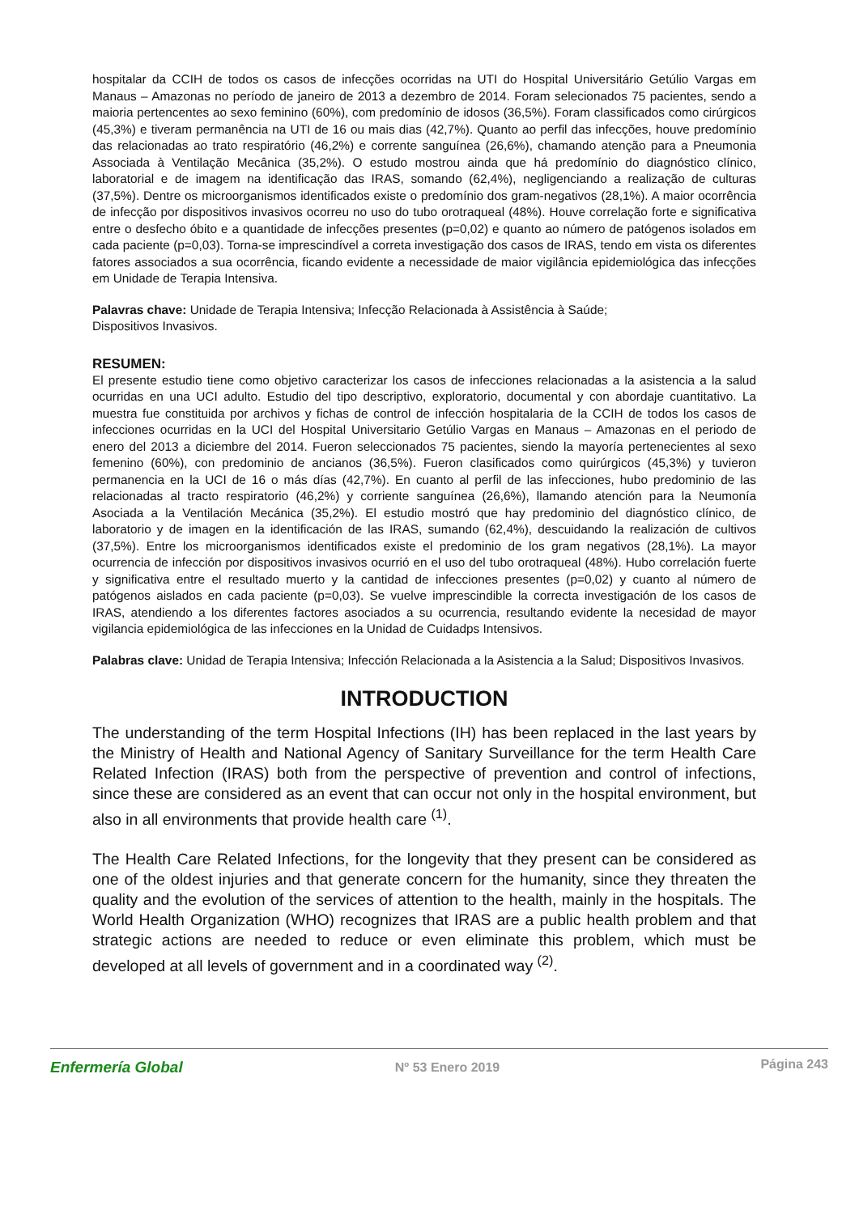hospitalar da CCIH de todos os casos de infecções ocorridas na UTI do Hospital Universitário Getúlio Vargas em Manaus – Amazonas no período de janeiro de 2013 a dezembro de 2014. Foram selecionados 75 pacientes, sendo a maioria pertencentes ao sexo feminino (60%), com predomínio de idosos (36,5%). Foram classificados como cirúrgicos (45,3%) e tiveram permanência na UTI de 16 ou mais dias (42,7%). Quanto ao perfil das infecções, houve predomínio das relacionadas ao trato respiratório (46,2%) e corrente sanguínea (26,6%), chamando atenção para a Pneumonia Associada à Ventilação Mecânica (35,2%). O estudo mostrou ainda que há predomínio do diagnóstico clínico, laboratorial e de imagem na identificação das IRAS, somando (62,4%), negligenciando a realização de culturas (37,5%). Dentre os microorganismos identificados existe o predomínio dos gram-negativos (28,1%). A maior ocorrência de infecção por dispositivos invasivos ocorreu no uso do tubo orotraqueal (48%). Houve correlação forte e significativa entre o desfecho óbito e a quantidade de infecções presentes (p=0,02) e quanto ao número de patógenos isolados em cada paciente (p=0,03). Torna-se imprescindível a correta investigação dos casos de IRAS, tendo em vista os diferentes fatores associados a sua ocorrência, ficando evidente a necessidade de maior vigilância epidemiológica das infecções em Unidade de Terapia Intensiva.
Palavras chave: Unidade de Terapia Intensiva; Infecção Relacionada à Assistência à Saúde;
Dispositivos Invasivos.
RESUMEN:
El presente estudio tiene como objetivo caracterizar los casos de infecciones relacionadas a la asistencia a la salud ocurridas en una UCI adulto. Estudio del tipo descriptivo, exploratorio, documental y con abordaje cuantitativo. La muestra fue constituida por archivos y fichas de control de infección hospitalaria de la CCIH de todos los casos de infecciones ocurridas en la UCI del Hospital Universitario Getúlio Vargas en Manaus – Amazonas en el periodo de enero del 2013 a diciembre del 2014. Fueron seleccionados 75 pacientes, siendo la mayoría pertenecientes al sexo femenino (60%), con predominio de ancianos (36,5%). Fueron clasificados como quirúrgicos (45,3%) y tuvieron permanencia en la UCI de 16 o más días (42,7%). En cuanto al perfil de las infecciones, hubo predominio de las relacionadas al tracto respiratorio (46,2%) y corriente sanguínea (26,6%), llamando atención para la Neumonía Asociada a la Ventilación Mecánica (35,2%). El estudio mostró que hay predominio del diagnóstico clínico, de laboratorio y de imagen en la identificación de las IRAS, sumando (62,4%), descuidando la realización de cultivos (37,5%). Entre los microorganismos identificados existe el predominio de los gram negativos (28,1%). La mayor ocurrencia de infección por dispositivos invasivos ocurrió en el uso del tubo orotraqueal (48%). Hubo correlación fuerte y significativa entre el resultado muerto y la cantidad de infecciones presentes (p=0,02) y cuanto al número de patógenos aislados en cada paciente (p=0,03). Se vuelve imprescindible la correcta investigación de los casos de IRAS, atendiendo a los diferentes factores asociados a su ocurrencia, resultando evidente la necesidad de mayor vigilancia epidemiológica de las infecciones en la Unidad de Cuidadps Intensivos.
Palabras clave: Unidad de Terapia Intensiva; Infección Relacionada a la Asistencia a la Salud; Dispositivos Invasivos.
INTRODUCTION
The understanding of the term Hospital Infections (IH) has been replaced in the last years by the Ministry of Health and National Agency of Sanitary Surveillance for the term Health Care Related Infection (IRAS) both from the perspective of prevention and control of infections, since these are considered as an event that can occur not only in the hospital environment, but also in all environments that provide health care <sup>(1)</sup>.
The Health Care Related Infections, for the longevity that they present can be considered as one of the oldest injuries and that generate concern for the humanity, since they threaten the quality and the evolution of the services of attention to the health, mainly in the hospitals. The World Health Organization (WHO) recognizes that IRAS are a public health problem and that strategic actions are needed to reduce or even eliminate this problem, which must be developed at all levels of government and in a coordinated way <sup>(2)</sup>.
Enfermería Global Nº 53 Enero 2019 Página 243